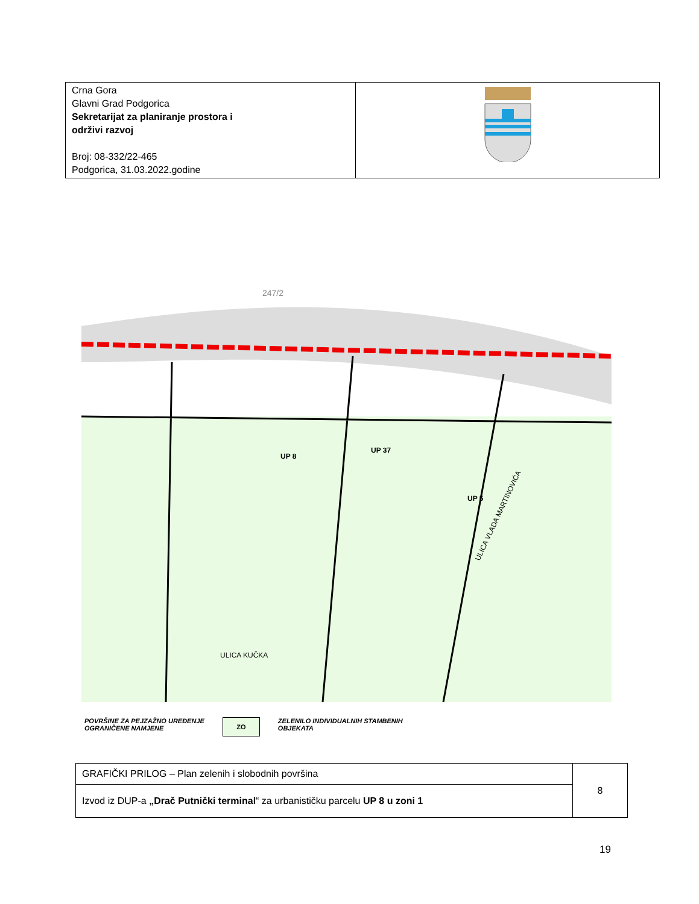| Crna Gora Glavni Grad Podgorica Sekretarijat za planiranje prostora i održivi razvoj Broj: 08-332/22-465 Podgorica, 31.03.2022.godine | |
247/2
UP 8
UP 37
UP 5
ULICA KUČKA
ULICA VLADA MARTINOVIĆA
POVRŠINE ZA PEJZAŽNO UREĐENJE
OGRANIČENE NAMJENE
ZO
ZELENILO INDIVIDUALNIH STAMBENIH
OBJEKATA
| GRAFIČKI PRILOG – Plan zelenih i slobodnih površina | 8 |
| Izvod iz DUP-a „Drač Putnički terminal “ za urbanističku parcelu UP 8 u zoni 1 | |
19